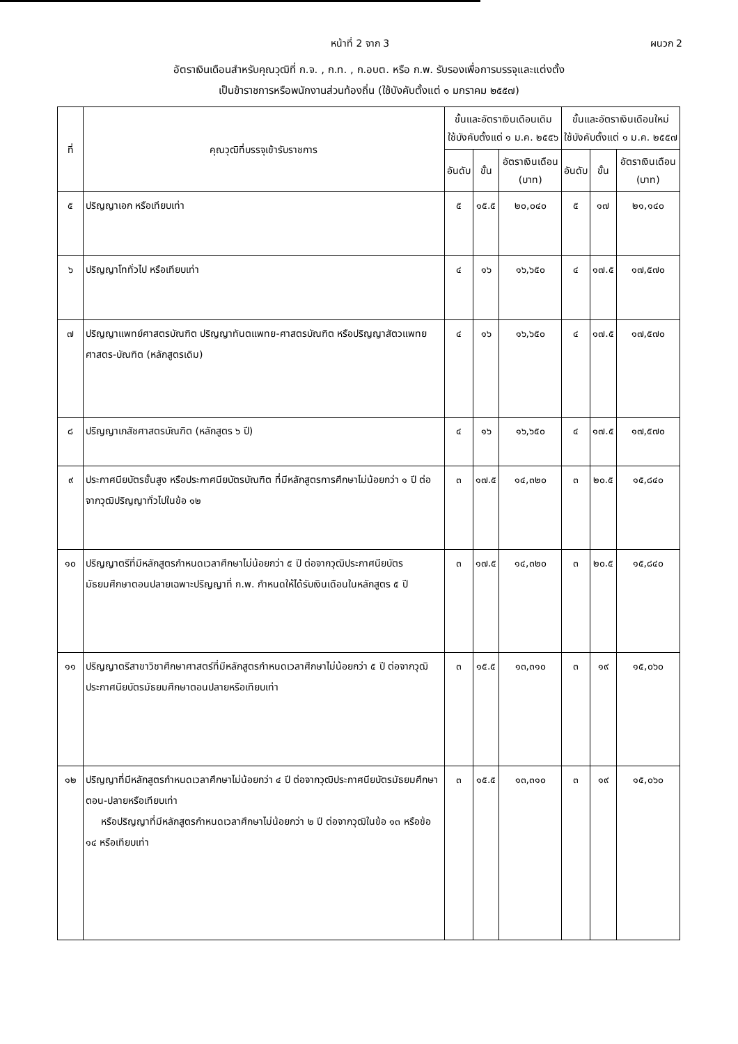หน้าที่ 2 จาก 3 ผนวก 2
อัตราเงินเดือนสำหรับคุณวุฒิที่ ก.จ. , ก.ท. , ก.อบต. หรือ ก.พ. รับรองเพื่อการบรรจุและแต่งตั้ง
เป็นข้าราชการหรือพนักงานส่วนท้องถิ่น (ใช้บังคับตั้งแต่ ๑ มกราคม ๒๕๕๗)
| ที่ | คุณวุฒิที่บรรจุเข้ารับราชการ | ขั้นและอัตราเงินเดือนเดิม ใช้บังคับตั้งแต่ ๑ ม.ค. ๒๕๕๖ | | | ขั้นและอัตราเงินเดือนใหม่ ใช้บังคับตั้งแต่ ๑ ม.ค. ๒๕๕๗ | | |
| --- | --- | --- | --- | --- | --- | --- | --- |
| | | อันดับ | ขั้น | อัตราเงินเดือน (บาท) | อันดับ | ขั้น | อัตราเงินเดือน (บาท) |
| ๕ | ปริญญาเอก หรือเทียบเท่า | ๕ | ๑๕.๕ | ๒๐,๐๔๐ | ๕ | ๑๗ | ๒๑,๑๔๐ |
| ๖ | ปริญญาโททั่วไป หรือเทียบเท่า | ๔ | ๑๖ | ๑๖,๖๕๐ | ๔ | ๑๗.๕ | ๑๗,๕๗๐ |
| ๗ | ปริญญาแพทย์ศาสตรบัณฑิต ปริญญาทันตแพทย-ศาสตรบัณฑิต หรือปริญญาสัตวแพทยศาสตร-บัณฑิต (หลักสูตรเดิม) | ๔ | ๑๖ | ๑๖,๖๕๐ | ๔ | ๑๗.๕ | ๑๗,๕๗๐ |
| ๘ | ปริญญาเภสัชศาสตรบัณฑิต (หลักสูตร ๖ ปี) | ๔ | ๑๖ | ๑๖,๖๕๐ | ๔ | ๑๗.๕ | ๑๗,๕๗๐ |
| ๙ | ประกาศนียบัตรชั้นสูง หรือประกาศนียบัตรบัณฑิต ที่มีหลักสูตรการศึกษาไม่น้อยกว่า ๑ ปี ต่อจากวุฒิปริญญาทั่วไปในข้อ ๑๒ | ๓ | ๑๗.๕ | ๑๔,๓๒๐ | ๓ | ๒๐.๕ | ๑๕,๘๔๐ |
| ๑๐ | ปริญญาตรีที่มีหลักสูตรกำหนดเวลาศึกษาไม่น้อยกว่า ๕ ปี ต่อจากวุฒิประกาศนียบัตรมัธยมศึกษาตอนปลายเฉพาะปริญญาที่ ก.พ. กำหนดให้ได้รับเงินเดือนในหลักสูตร ๕ ปี | ๓ | ๑๗.๕ | ๑๔,๓๒๐ | ๓ | ๒๐.๕ | ๑๕,๘๔๐ |
| ๑๑ | ปริญญาตรีสาขาวิชาศึกษาศาสตร์ที่มีหลักสูตรกำหนดเวลาศึกษาไม่น้อยกว่า ๕ ปี ต่อจากวุฒิประกาศนียบัตรมัธยมศึกษาตอนปลายหรือเทียบเท่า | ๓ | ๑๕.๕ | ๑๓,๓๑๐ | ๓ | ๑๙ | ๑๕,๐๖๐ |
| ๑๒ | ปริญญาที่มีหลักสูตรกำหนดเวลาศึกษาไม่น้อยกว่า ๔ ปี ต่อจากวุฒิประกาศนียบัตรมัธยมศึกษาตอน-ปลายหรือเทียบเท่า หรือปริญญาที่มีหลักสูตรกำหนดเวลาศึกษาไม่น้อยกว่า ๒ ปี ต่อจากวุฒิในข้อ ๑๓ หรือข้อ ๑๔ หรือเทียบเท่า | ๓ | ๑๕.๕ | ๑๓,๓๑๐ | ๓ | ๑๙ | ๑๕,๐๖๐ |